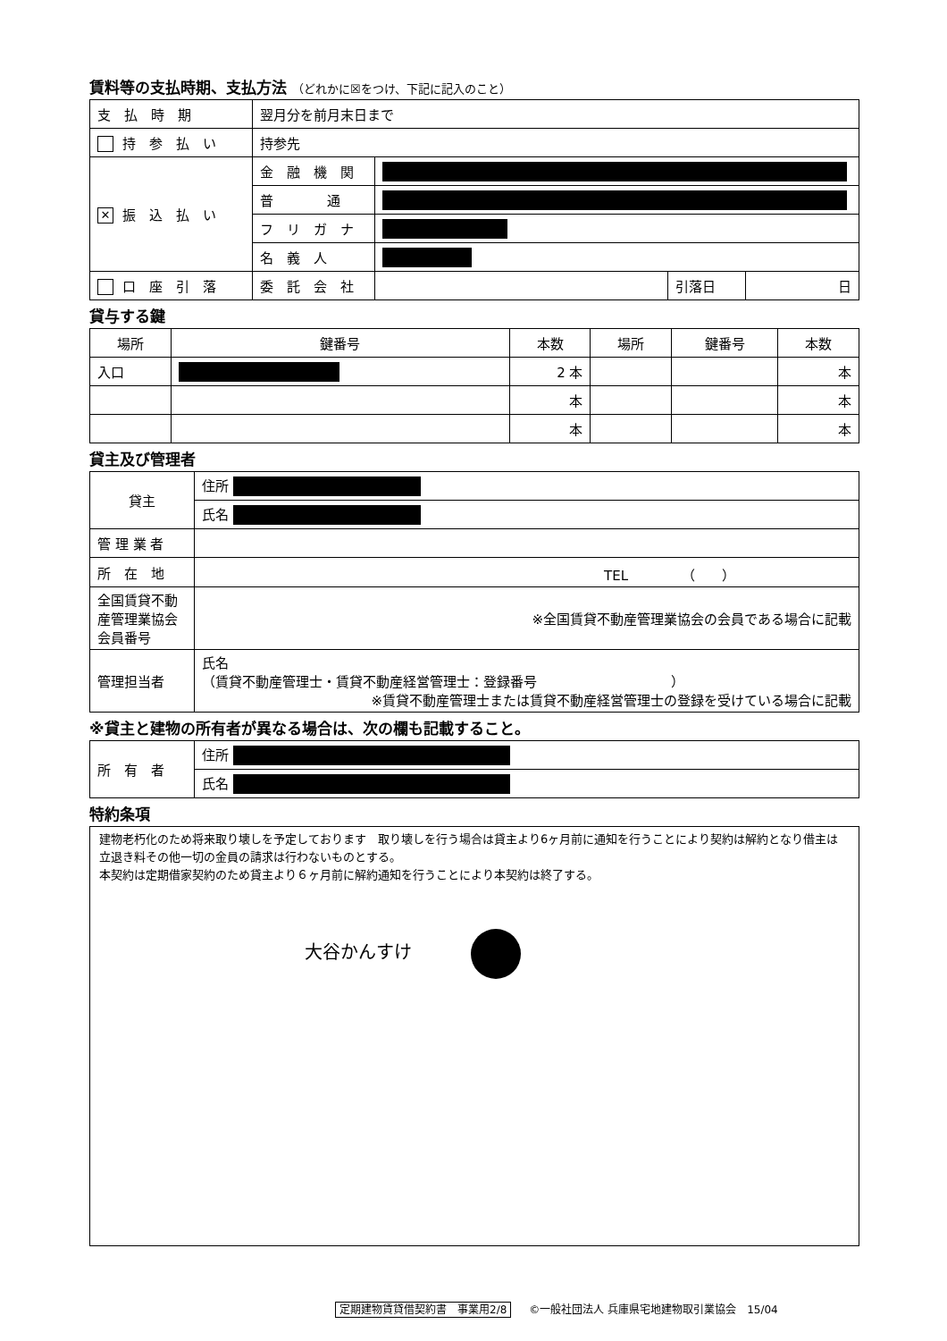賃料等の支払時期、支払方法 （どれかに☒をつけ、下記に記入のこと）
| 支 払 時 期 | 翌月分を前月末日まで | | | |
| 持 参 払 い | 持参先 | | | |
| ✕ 振 込 払 い | 金 融 機 関 | | | |
| | 普 通 | | | |
| | フ リ ガ ナ | | | |
| | 名 義 人 | | | |
| 口 座 引 落 | 委 託 会 社 | | 引落日 | 日 |
貸与する鍵
| 場所 | 鍵番号 | 本数 | 場所 | 鍵番号 | 本数 |
| --- | --- | --- | --- | --- | --- |
| 入口 | | 2 本 | | | 本 |
| | | 本 | | | 本 |
| | | 本 | | | 本 |
貸主及び管理者
| 貸主 | 住所 |
| | 氏名 |
| 管 理 業 者 | |
| 所 在 地 | TEL （ ） |
| 全国賃貸不動産管理業協会会員番号 | ※全国賃貸不動産管理業協会の会員である場合に記載 |
| 管理担当者 | 氏名 （賃貸不動産管理士・賃貸不動産経営管理士：登録番号 ） ※賃貸不動産管理士または賃貸不動産経営管理士の登録を受けている場合に記載 |
※貸主と建物の所有者が異なる場合は、次の欄も記載すること。
| 所 有 者 | 住所 |
| | 氏名 |
特約条項
建物老朽化のため将来取り壊しを予定しております　取り壊しを行う場合は貸主より6ヶ月前に通知を行うことにより契約は解約となり借主は立退き料その他一切の金員の請求は行わないものとする。
本契約は定期借家契約のため貸主より６ヶ月前に解約通知を行うことにより本契約は終了する。
大谷かんすけ
定期建物賃貸借契約書　事業用2/8 ©一般社団法人 兵庫県宅地建物取引業協会　15/04